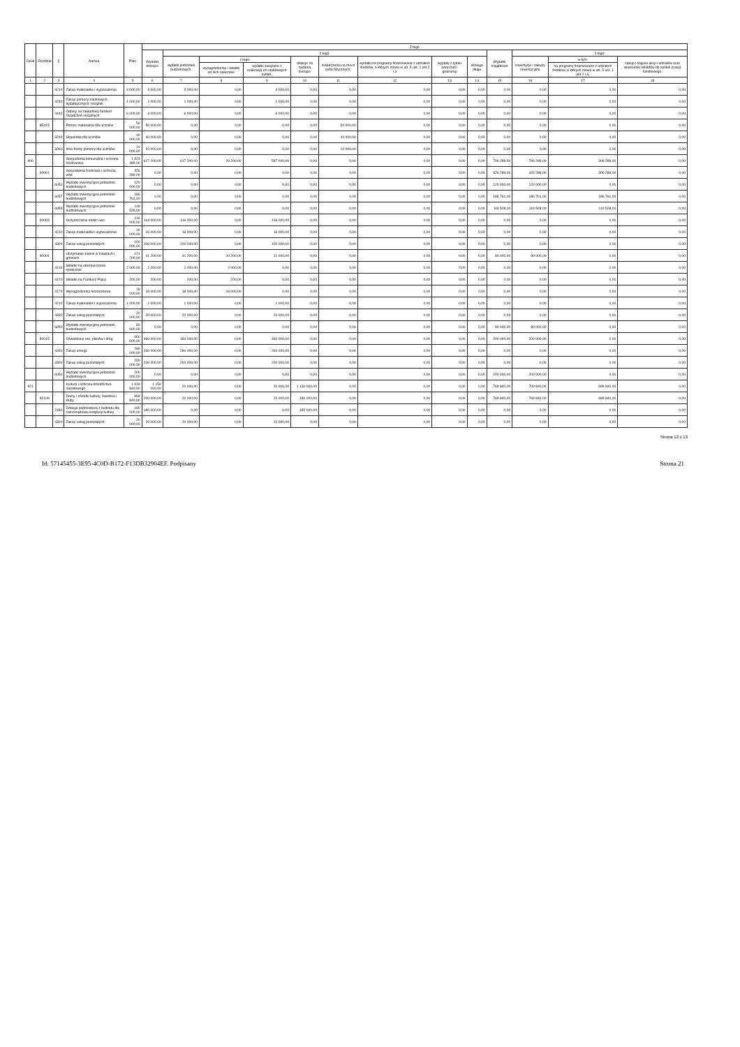| Dział | Rozdział | § | Nazwa | Plan | Z tego | | | | | | | | | | | | |
| --- | --- | --- | --- | --- | --- | --- | --- | --- | --- | --- | --- | --- | --- | --- | --- | --- | --- |
| | | | | | Wydatki bieżące | z tego: | | | | | | | | Wydatki majątkowe | z tego: | | |
| | | | | | | wydatki jednostek budżetowych, | z tego: | | dotacje na zadania bieżące | świadczenia na rzecz osób fizycznych; | wydatki na programy finansowane z udziałem środków, o których mowa w art. 5 ust. 1 pkt 2 i 3 | wypłaty z tytułu poręczeń i gwarancji | obsługa długu | | inwestycje i zakupy inwestycyjne | w tym: | zakup i objęcie akcji i udziałów oraz wniesienie wkładów do spółek prawa handlowego. |
| | | | | | | | wynagrodzenia i składki od nich naliczane | wydatki związane z realizacją ich statutowych zadań; | | | | | | | | na programy finansowane z udziałem środków, o których mowa w art. 5 ust. 1 pkt 2 i 3, | |
| 1 | 2 | 3 | 4 | 5 | 6 | 7 | 8 | 9 | 10 | 11 | 12 | 13 | 14 | 15 | 16 | 17 | 18 |
| | | 4210 | Zakup materiałów i wyposażenia | 3 000,00 | 3 000,00 | 3 000,00 | 0,00 | 3 000,00 | 0,00 | 0,00 | 0,00 | 0,00 | 0,00 | 0,00 | 0,00 | 0,00 | 0,00 |
| | | 4240 | Zakup pomocy naukowych, dydaktycznych i książek | 1 000,00 | 1 000,00 | 1 000,00 | 0,00 | 1 000,00 | 0,00 | 0,00 | 0,00 | 0,00 | 0,00 | 0,00 | 0,00 | 0,00 | 0,00 |
| | | 4440 | Odpisy na zakładowy fundusz świadczeń socjalnych | 6 000,00 | 6 000,00 | 6 000,00 | 0,00 | 6 000,00 | 0,00 | 0,00 | 0,00 | 0,00 | 0,00 | 0,00 | 0,00 | 0,00 | 0,00 |
| | 85415 | | Pomoc materialna dla uczniów | 50 000,00 | 50 000,00 | 0,00 | 0,00 | 0,00 | 0,00 | 50 000,00 | 0,00 | 0,00 | 0,00 | 0,00 | 0,00 | 0,00 | 0,00 |
| | | 3240 | Stypendia dla uczniów | 40 000,00 | 40 000,00 | 0,00 | 0,00 | 0,00 | 0,00 | 40 000,00 | 0,00 | 0,00 | 0,00 | 0,00 | 0,00 | 0,00 | 0,00 |
| | | 3260 | Inne formy pomocy dla uczniów | 10 000,00 | 10 000,00 | 0,00 | 0,00 | 0,00 | 0,00 | 10 000,00 | 0,00 | 0,00 | 0,00 | 0,00 | 0,00 | 0,00 | 0,00 |
| 900 | | | Gospodarka komunalna i ochrona środowiska | 1 323 489,00 | 617 200,00 | 617 200,00 | 20 200,00 | 597 000,00 | 0,00 | 0,00 | 0,00 | 0,00 | 0,00 | 706 289,00 | 706 289,00 | 306 289,00 | 0,00 |
| | 90001 | | Gospodarka ściekowa i ochrona wód | 426 289,00 | 0,00 | 0,00 | 0,00 | 0,00 | 0,00 | 0,00 | 0,00 | 0,00 | 0,00 | 426 289,00 | 426 289,00 | 306 289,00 | 0,00 |
| | | 6050 | Wydatki inwestycyjne jednostek budżetowych | 120 000,00 | 0,00 | 0,00 | 0,00 | 0,00 | 0,00 | 0,00 | 0,00 | 0,00 | 0,00 | 120 000,00 | 120 000,00 | 0,00 | 0,00 |
| | | 6057 | Wydatki inwestycyjne jednostek budżetowych | 186 761,00 | 0,00 | 0,00 | 0,00 | 0,00 | 0,00 | 0,00 | 0,00 | 0,00 | 0,00 | 186 761,00 | 186 761,00 | 186 761,00 | 0,00 |
| | | 6059 | Wydatki inwestycyjne jednostek budżetowych | 119 528,00 | 0,00 | 0,00 | 0,00 | 0,00 | 0,00 | 0,00 | 0,00 | 0,00 | 0,00 | 119 528,00 | 119 528,00 | 119 528,00 | 0,00 |
| | 90003 | | Oczyszczanie miast i wsi | 116 000,00 | 116 000,00 | 116 000,00 | 0,00 | 116 000,00 | 0,00 | 0,00 | 0,00 | 0,00 | 0,00 | 0,00 | 0,00 | 0,00 | 0,00 |
| | | 4210 | Zakup materiałów i wyposażenia | 16 000,00 | 16 000,00 | 16 000,00 | 0,00 | 16 000,00 | 0,00 | 0,00 | 0,00 | 0,00 | 0,00 | 0,00 | 0,00 | 0,00 | 0,00 |
| | | 4300 | Zakup usług pozostałych | 100 000,00 | 100 000,00 | 100 000,00 | 0,00 | 100 000,00 | 0,00 | 0,00 | 0,00 | 0,00 | 0,00 | 0,00 | 0,00 | 0,00 | 0,00 |
| | 90004 | | Utrzymanie zieleni w miastach i gminach | 121 200,00 | 41 200,00 | 41 200,00 | 20 200,00 | 21 000,00 | 0,00 | 0,00 | 0,00 | 0,00 | 0,00 | 80 000,00 | 80 000,00 | 0,00 | 0,00 |
| | | 4110 | Składki na ubezpieczenia społeczne | 2 000,00 | 2 000,00 | 2 000,00 | 2 000,00 | 0,00 | 0,00 | 0,00 | 0,00 | 0,00 | 0,00 | 0,00 | 0,00 | 0,00 | 0,00 |
| | | 4120 | Składki na Fundusz Pracy | 200,00 | 200,00 | 200,00 | 200,00 | 0,00 | 0,00 | 0,00 | 0,00 | 0,00 | 0,00 | 0,00 | 0,00 | 0,00 | 0,00 |
| | | 4170 | Wynagrodzenia bezosobowe | 18 000,00 | 18 000,00 | 18 000,00 | 18 000,00 | 0,00 | 0,00 | 0,00 | 0,00 | 0,00 | 0,00 | 0,00 | 0,00 | 0,00 | 0,00 |
| | | 4210 | Zakup materiałów i wyposażenia | 1 000,00 | 1 000,00 | 1 000,00 | 0,00 | 1 000,00 | 0,00 | 0,00 | 0,00 | 0,00 | 0,00 | 0,00 | 0,00 | 0,00 | 0,00 |
| | | 4300 | Zakup usług pozostałych | 20 000,00 | 20 000,00 | 20 000,00 | 0,00 | 20 000,00 | 0,00 | 0,00 | 0,00 | 0,00 | 0,00 | 0,00 | 0,00 | 0,00 | 0,00 |
| | | 6050 | Wydatki inwestycyjne jednostek budżetowych | 80 000,00 | 0,00 | 0,00 | 0,00 | 0,00 | 0,00 | 0,00 | 0,00 | 0,00 | 0,00 | 80 000,00 | 80 000,00 | 0,00 | 0,00 |
| | 90015 | | Oświetlenie ulic, placów i dróg | 660 000,00 | 460 000,00 | 460 000,00 | 0,00 | 460 000,00 | 0,00 | 0,00 | 0,00 | 0,00 | 0,00 | 200 000,00 | 200 000,00 | 0,00 | 0,00 |
| | | 4260 | Zakup energii | 260 000,00 | 260 000,00 | 260 000,00 | 0,00 | 260 000,00 | 0,00 | 0,00 | 0,00 | 0,00 | 0,00 | 0,00 | 0,00 | 0,00 | 0,00 |
| | | 4300 | Zakup usług pozostałych | 200 000,00 | 200 000,00 | 200 000,00 | 0,00 | 200 000,00 | 0,00 | 0,00 | 0,00 | 0,00 | 0,00 | 0,00 | 0,00 | 0,00 | 0,00 |
| | | 6050 | Wydatki inwestycyjne jednostek budżetowych | 200 000,00 | 0,00 | 0,00 | 0,00 | 0,00 | 0,00 | 0,00 | 0,00 | 0,00 | 0,00 | 200 000,00 | 200 000,00 | 0,00 | 0,00 |
| 921 | | | Kultura i ochrona dziedzictwa narodowego | 1 919 840,00 | 1 150 000,00 | 20 000,00 | 0,00 | 20 000,00 | 1 130 000,00 | 0,00 | 0,00 | 0,00 | 0,00 | 769 840,00 | 769 840,00 | 699 840,00 | 0,00 |
| | 92109 | | Domy i ośrodki kultury, świetlice i kluby | 969 840,00 | 200 000,00 | 20 000,00 | 0,00 | 20 000,00 | 180 000,00 | 0,00 | 0,00 | 0,00 | 0,00 | 769 840,00 | 769 840,00 | 699 840,00 | 0,00 |
| | | 2480 | Dotacja podmiotowa z budżetu dla samorządowej instytucji kultury | 180 000,00 | 180 000,00 | 0,00 | 0,00 | 0,00 | 180 000,00 | 0,00 | 0,00 | 0,00 | 0,00 | 0,00 | 0,00 | 0,00 | 0,00 |
| | | 4300 | Zakup usług pozostałych | 20 000,00 | 20 000,00 | 20 000,00 | 0,00 | 20 000,00 | 0,00 | 0,00 | 0,00 | 0,00 | 0,00 | 0,00 | 0,00 | 0,00 | 0,00 |
Strona 12 z 13
Id: 57145455-3E95-4C0D-B172-F13DB32904EF. Podpisany Strona 21